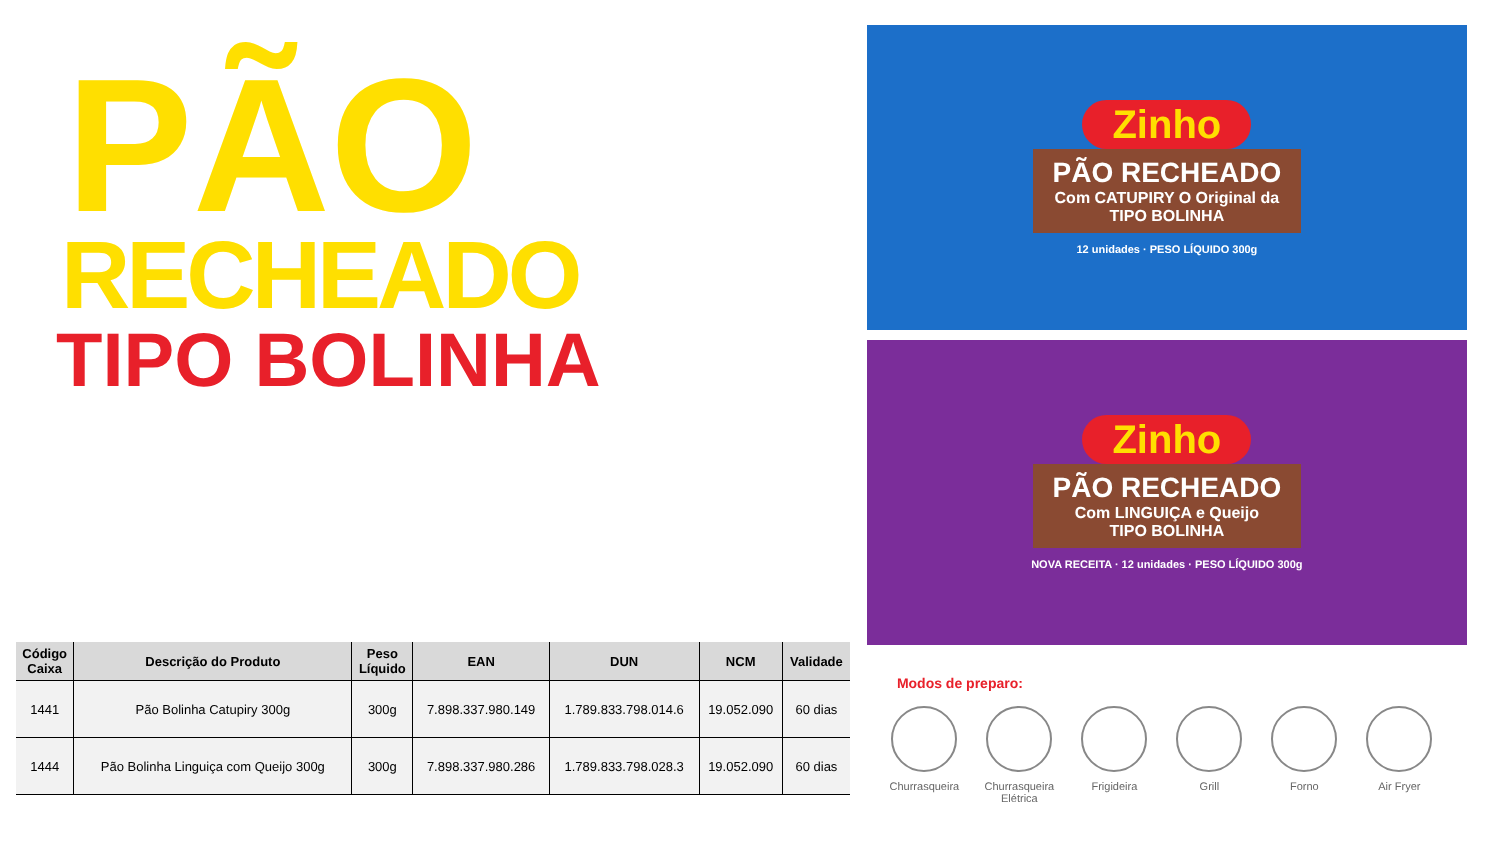PÃO
RECHEADO
TIPO BOLINHA
| Código Caixa | Descrição do Produto | Peso Líquido | EAN | DUN | NCM | Validade |
| --- | --- | --- | --- | --- | --- | --- |
| 1441 | Pão Bolinha Catupiry 300g | 300g | 7.898.337.980.149 | 1.789.833.798.014.6 | 19.052.090 | 60 dias |
| 1444 | Pão Bolinha Linguiça com Queijo 300g | 300g | 7.898.337.980.286 | 1.789.833.798.028.3 | 19.052.090 | 60 dias |
Zinho
PÃO RECHEADO
Com CATUPIRY O Original da
TIPO BOLINHA
12 unidades · PESO LÍQUIDO 300g
Zinho
PÃO RECHEADO
Com LINGUIÇA e Queijo
TIPO BOLINHA
NOVA RECEITA · 12 unidades · PESO LÍQUIDO 300g
Modos de preparo:
Churrasqueira
Churrasqueira Elétrica
Frigideira Grill Forno Air Fryer